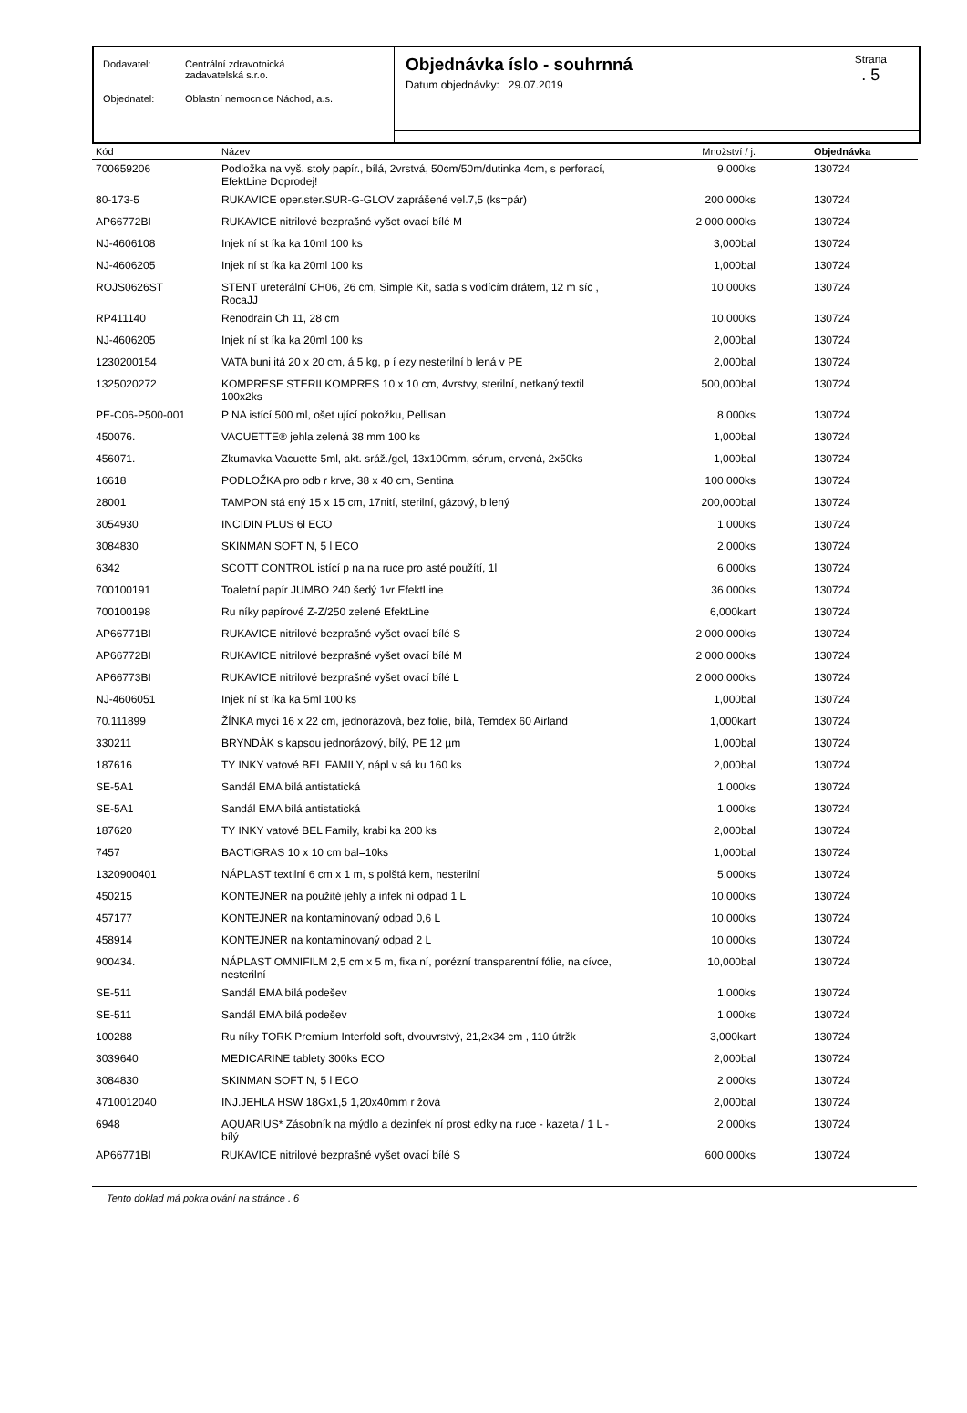Dodavatel: Centrální zdravotnická
zadavatelská s.r.o.
Objednatel: Oblastní nemocnice Náchod, a.s.
Objednávka íslo - souhrnná
Datum objednávky: 29.07.2019
Strana. 5
| Kód | Název | Množství / j. | Objednávka |
| --- | --- | --- | --- |
| 700659206 | Podložka na vyš. stoly papír., bílá, 2vrstvá, 50cm/50m/dutinka 4cm, s perforací, EfektLine Doprodej! | 9,000ks | 130724 |
| 80-173-5 | RUKAVICE oper.ster.SUR-G-GLOV zaprášené vel.7,5 (ks=pár) | 200,000ks | 130724 |
| AP66772BI | RUKAVICE nitrilové bezprašné vyšet ovací bílé M | 2 000,000ks | 130724 |
| NJ-4606108 | Injek ní st íka ka 10ml 100 ks | 3,000bal | 130724 |
| NJ-4606205 | Injek ní st íka ka 20ml 100 ks | 1,000bal | 130724 |
| ROJS0626ST | STENT ureterální CH06, 26 cm, Simple Kit, sada s vodícím drátem, 12 m síc , RocaJJ | 10,000ks | 130724 |
| RP411140 | Renodrain Ch 11, 28 cm | 10,000ks | 130724 |
| NJ-4606205 | Injek ní st íka ka 20ml 100 ks | 2,000bal | 130724 |
| 1230200154 | VATA buni itá 20 x 20 cm, á 5 kg, p í ezy nesterilní b lená v PE | 2,000bal | 130724 |
| 1325020272 | KOMPRESE STERILKOMPRES 10 x 10 cm, 4vrstvy, sterilní, netkaný textil 100x2ks | 500,000bal | 130724 |
| PE-C06-P500-001 | P NA istící 500 ml, ošet ující pokožku, Pellisan | 8,000ks | 130724 |
| 450076. | VACUETTE® jehla zelená 38 mm 100 ks | 1,000bal | 130724 |
| 456071. | Zkumavka Vacuette 5ml, akt. sráž./gel, 13x100mm, sérum, ervená, 2x50ks | 1,000bal | 130724 |
| 16618 | PODLOŽKA pro odb r krve, 38 x 40 cm, Sentina | 100,000ks | 130724 |
| 28001 | TAMPON stá ený 15 x 15 cm, 17nití, sterilní, gázový, b lený | 200,000bal | 130724 |
| 3054930 | INCIDIN PLUS 6l ECO | 1,000ks | 130724 |
| 3084830 | SKINMAN SOFT N, 5 l ECO | 2,000ks | 130724 |
| 6342 | SCOTT CONTROL istící p na na ruce pro asté použítí, 1l | 6,000ks | 130724 |
| 700100191 | Toaletní papír JUMBO 240 šedý 1vr EfektLine | 36,000ks | 130724 |
| 700100198 | Ru níky papírové Z-Z/250 zelené EfektLine | 6,000kart | 130724 |
| AP66771BI | RUKAVICE nitrilové bezprašné vyšet ovací bílé S | 2 000,000ks | 130724 |
| AP66772BI | RUKAVICE nitrilové bezprašné vyšet ovací bílé M | 2 000,000ks | 130724 |
| AP66773BI | RUKAVICE nitrilové bezprašné vyšet ovací bílé L | 2 000,000ks | 130724 |
| NJ-4606051 | Injek ní st íka ka 5ml 100 ks | 1,000bal | 130724 |
| 70.111899 | ŽÍNKA mycí 16 x 22 cm, jednorázová, bez folie, bílá, Temdex 60 Airland | 1,000kart | 130724 |
| 330211 | BRYNDÁK s kapsou jednorázový, bílý, PE 12 µm | 1,000bal | 130724 |
| 187616 | TY INKY vatové BEL FAMILY, nápl v sá ku 160 ks | 2,000bal | 130724 |
| SE-5A1 | Sandál EMA bílá antistatická | 1,000ks | 130724 |
| SE-5A1 | Sandál EMA bílá antistatická | 1,000ks | 130724 |
| 187620 | TY INKY vatové BEL Family, krabi ka 200 ks | 2,000bal | 130724 |
| 7457 | BACTIGRAS 10 x 10 cm bal=10ks | 1,000bal | 130724 |
| 1320900401 | NÁPLAST textilní 6 cm x 1 m, s polštá kem, nesterilní | 5,000ks | 130724 |
| 450215 | KONTEJNER na použité jehly a infek ní odpad 1 L | 10,000ks | 130724 |
| 457177 | KONTEJNER na kontaminovaný odpad 0,6 L | 10,000ks | 130724 |
| 458914 | KONTEJNER na kontaminovaný odpad 2 L | 10,000ks | 130724 |
| 900434. | NÁPLAST OMNIFILM 2,5 cm x 5 m, fixa ní, porézní transparentní fólie, na cívce, nesterilní | 10,000bal | 130724 |
| SE-511 | Sandál EMA bílá podešev | 1,000ks | 130724 |
| SE-511 | Sandál EMA bílá podešev | 1,000ks | 130724 |
| 100288 | Ru níky TORK Premium Interfold soft, dvouvrstvý, 21,2x34 cm , 110 útržk | 3,000kart | 130724 |
| 3039640 | MEDICARINE tablety 300ks ECO | 2,000bal | 130724 |
| 3084830 | SKINMAN SOFT N, 5 l ECO | 2,000ks | 130724 |
| 4710012040 | INJ.JEHLA HSW 18Gx1,5 1,20x40mm r žová | 2,000bal | 130724 |
| 6948 | AQUARIUS* Zásobník na mýdlo a dezinfek ní prost edky na ruce - kazeta / 1 L - bílý | 2,000ks | 130724 |
| AP66771BI | RUKAVICE nitrilové bezprašné vyšet ovací bílé S | 600,000ks | 130724 |
Tento doklad má pokra ování na stránce . 6